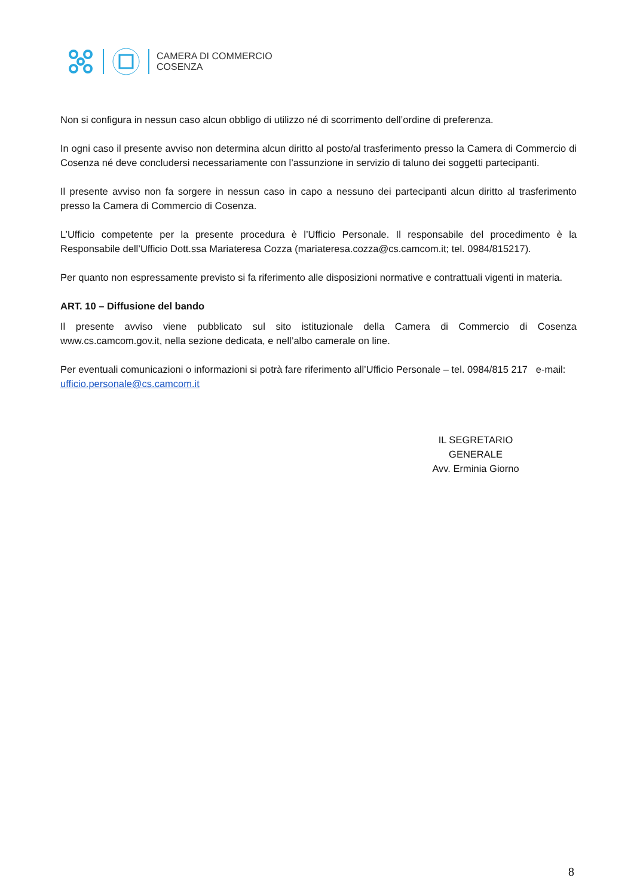CAMERA DI COMMERCIO
COSENZA
Non si configura in nessun caso alcun obbligo di utilizzo né di scorrimento dell’ordine di preferenza.
In ogni caso il presente avviso non determina alcun diritto al posto/al trasferimento presso la Camera di Commercio di Cosenza né deve concludersi necessariamente con l’assunzione in servizio di taluno dei soggetti partecipanti.
Il presente avviso non fa sorgere in nessun caso in capo a nessuno dei partecipanti alcun diritto al trasferimento presso la Camera di Commercio di Cosenza.
L’Ufficio competente per la presente procedura è l’Ufficio Personale. Il responsabile del procedimento è la Responsabile dell’Ufficio Dott.ssa Mariateresa Cozza (mariateresa.cozza@cs.camcom.it; tel. 0984/815217).
Per quanto non espressamente previsto si fa riferimento alle disposizioni normative e contrattuali vigenti in materia.
ART. 10 – Diffusione del bando
Il presente avviso viene pubblicato sul sito istituzionale della Camera di Commercio di Cosenza www.cs.camcom.gov.it, nella sezione dedicata, e nell’albo camerale on line.
Per eventuali comunicazioni o informazioni si potrà fare riferimento all’Ufficio Personale – tel. 0984/815 217 e-mail: ufficio.personale@cs.camcom.it
IL SEGRETARIO GENERALE
Avv. Erminia Giorno
8